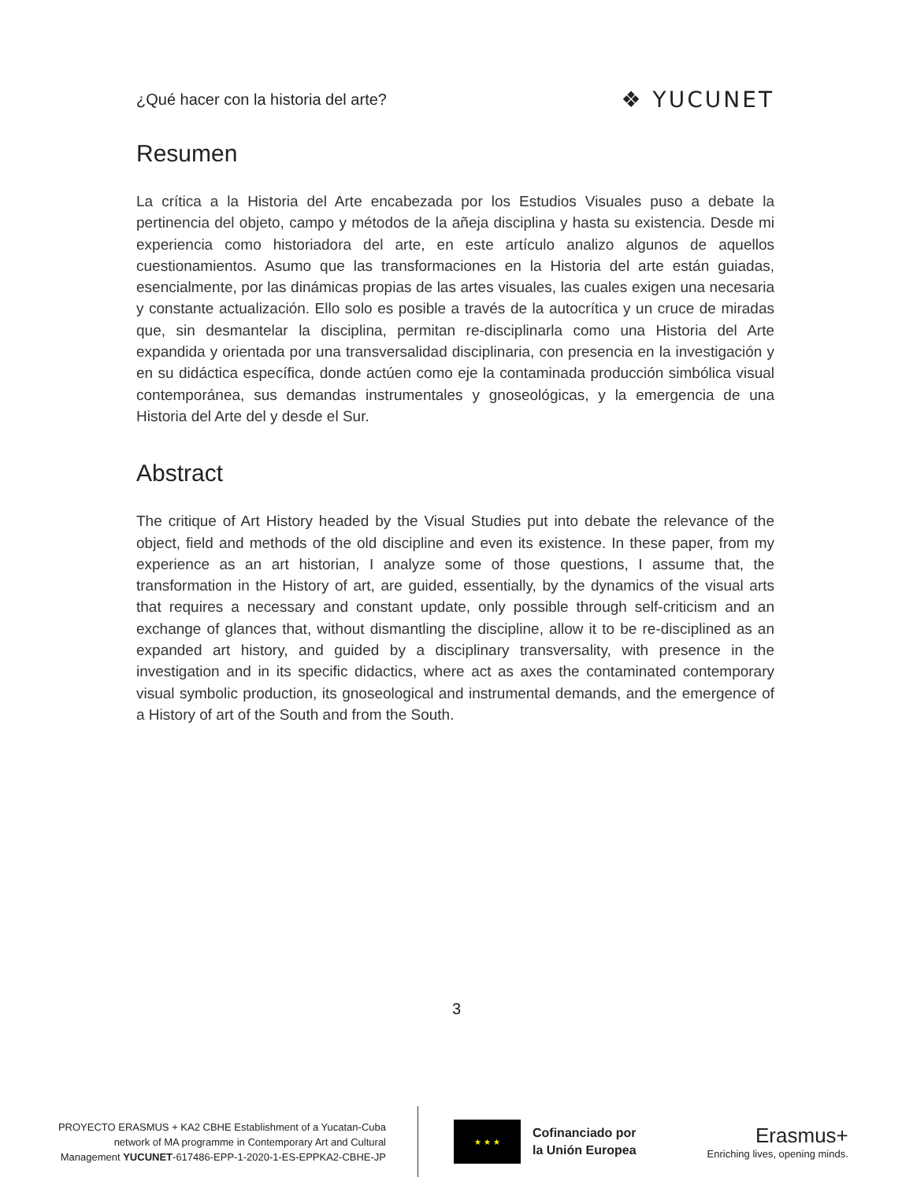¿Qué hacer con la historia del arte? ❖ YUCUNET
Resumen
La crítica a la Historia del Arte encabezada por los Estudios Visuales puso a debate la pertinencia del objeto, campo y métodos de la añeja disciplina y hasta su existencia. Desde mi experiencia como historiadora del arte, en este artículo analizo algunos de aquellos cuestionamientos. Asumo que las transformaciones en la Historia del arte están guiadas, esencialmente, por las dinámicas propias de las artes visuales, las cuales exigen una necesaria y constante actualización. Ello solo es posible a través de la autocrítica y un cruce de miradas que, sin desmantelar la disciplina, permitan re-disciplinarla como una Historia del Arte expandida y orientada por una transversalidad disciplinaria, con presencia en la investigación y en su didáctica específica, donde actúen como eje la contaminada producción simbólica visual contemporánea, sus demandas instrumentales y gnoseológicas, y la emergencia de una Historia del Arte del y desde el Sur.
Abstract
The critique of Art History headed by the Visual Studies put into debate the relevance of the object, field and methods of the old discipline and even its existence. In these paper, from my experience as an art historian, I analyze some of those questions, I assume that, the transformation in the History of art, are guided, essentially, by the dynamics of the visual arts that requires a necessary and constant update, only possible through self-criticism and an exchange of glances that, without dismantling the discipline, allow it to be re-disciplined as an expanded art history, and guided by a disciplinary transversality, with presence in the investigation and in its specific didactics, where act as axes the contaminated contemporary visual symbolic production, its gnoseological and instrumental demands, and the emergence of a History of art of the South and from the South.
3
PROYECTO ERASMUS + KA2 CBHE Establishment of a Yucatan-Cuba
network of MA programme in Contemporary Art and Cultural
Management YUCUNET-617486-EPP-1-2020-1-ES-EPPKA2-CBHE-JP
★ ★ ★
Cofinanciado por
la Unión Europea
Erasmus+
Enriching lives, opening minds.